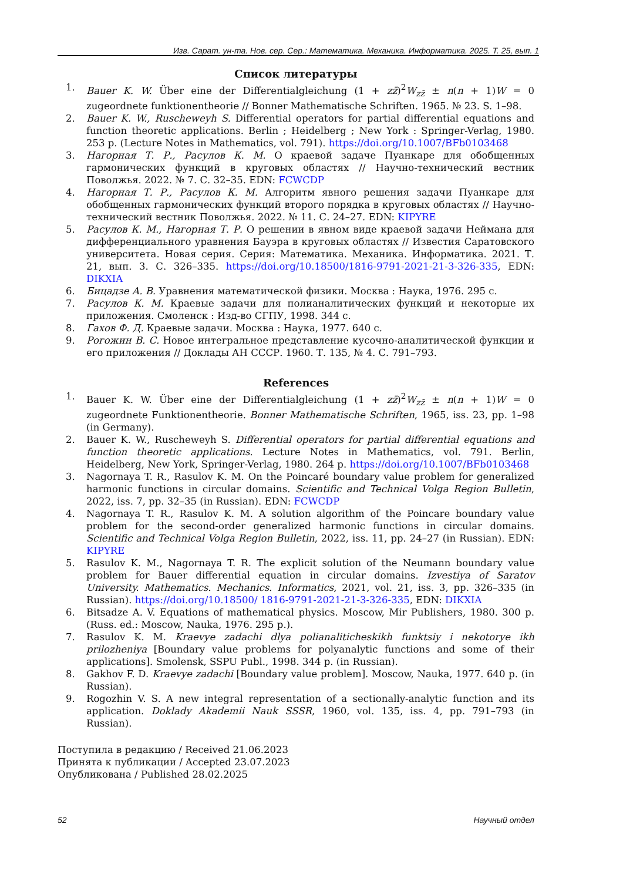Изв. Сарат. ун-та. Нов. сер. Сер.: Математика. Механика. Информатика. 2025. Т. 25, вып. 1
Список литературы
1. Bauer K. W. Über eine der Differentialgleichung (1 + zz̄)<sup>2</sup>W<sub>zz̄</sub> ± n(n + 1)W = 0 zugeordnete funktionentheorie // Bonner Mathematische Schriften. 1965. № 23. S. 1–98.
2. Bauer K. W., Ruscheweyh S. Differential operators for partial differential equations and function theoretic applications. Berlin ; Heidelberg ; New York : Springer-Verlag, 1980. 253 p. (Lecture Notes in Mathematics, vol. 791). https://doi.org/10.1007/BFb0103468
3. Нагорная Т. Р., Расулов К. М. О краевой задаче Пуанкаре для обобщенных гармонических функций в круговых областях // Научно-технический вестник Поволжья. 2022. № 7. С. 32–35. EDN: FCWCDP
4. Нагорная Т. Р., Расулов К. М. Алгоритм явного решения задачи Пуанкаре для обобщенных гармонических функций второго порядка в круговых областях // Научно-технический вестник Поволжья. 2022. № 11. С. 24–27. EDN: KIPYRE
5. Расулов К. М., Нагорная Т. Р. О решении в явном виде краевой задачи Неймана для дифференциального уравнения Бауэра в круговых областях // Известия Саратовского университета. Новая серия. Серия: Математика. Механика. Информатика. 2021. Т. 21, вып. 3. С. 326–335. https://doi.org/10.18500/1816-9791-2021-21-3-326-335, EDN: DIKXIA
6. Бицадзе А. В. Уравнения математической физики. Москва : Наука, 1976. 295 с.
7. Расулов К. М. Краевые задачи для полианалитических функций и некоторые их приложения. Смоленск : Изд-во СГПУ, 1998. 344 с.
8. Гахов Ф. Д. Краевые задачи. Москва : Наука, 1977. 640 с.
9. Рогожин В. С. Новое интегральное представление кусочно-аналитической функции и его приложения // Доклады АН СССР. 1960. Т. 135, № 4. С. 791–793.
References
1. Bauer K. W. Über eine der Differentialgleichung (1 + zz̄)<sup>2</sup>W<sub>zz̄</sub> ± n(n + 1)W = 0 zugeordnete Funktionentheorie. Bonner Mathematische Schriften, 1965, iss. 23, pp. 1–98 (in Germany).
2. Bauer K. W., Ruscheweyh S. Differential operators for partial differential equations and function theoretic applications. Lecture Notes in Mathematics, vol. 791. Berlin, Heidelberg, New York, Springer-Verlag, 1980. 264 p. https://doi.org/10.1007/BFb0103468
3. Nagornaya T. R., Rasulov K. M. On the Poincaré boundary value problem for generalized harmonic functions in circular domains. Scientific and Technical Volga Region Bulletin, 2022, iss. 7, pp. 32–35 (in Russian). EDN: FCWCDP
4. Nagornaya T. R., Rasulov K. M. A solution algorithm of the Poincare boundary value problem for the second-order generalized harmonic functions in circular domains. Scientific and Technical Volga Region Bulletin, 2022, iss. 11, pp. 24–27 (in Russian). EDN: KIPYRE
5. Rasulov K. M., Nagornaya T. R. The explicit solution of the Neumann boundary value problem for Bauer differential equation in circular domains. Izvestiya of Saratov University. Mathematics. Mechanics. Informatics, 2021, vol. 21, iss. 3, pp. 326–335 (in Russian). https://doi.org/10.18500/ 1816-9791-2021-21-3-326-335, EDN: DIKXIA
6. Bitsadze A. V. Equations of mathematical physics. Moscow, Mir Publishers, 1980. 300 p. (Russ. ed.: Moscow, Nauka, 1976. 295 p.).
7. Rasulov K. M. Kraevye zadachi dlya polianaliticheskikh funktsiy i nekotorye ikh prilozheniya [Boundary value problems for polyanalytic functions and some of their applications]. Smolensk, SSPU Publ., 1998. 344 p. (in Russian).
8. Gakhov F. D. Kraevye zadachi [Boundary value problem]. Moscow, Nauka, 1977. 640 p. (in Russian).
9. Rogozhin V. S. A new integral representation of a sectionally-analytic function and its application. Doklady Akademii Nauk SSSR, 1960, vol. 135, iss. 4, pp. 791–793 (in Russian).
Поступила в редакцию / Received 21.06.2023
Принята к публикации / Accepted 23.07.2023
Опубликована / Published 28.02.2025
52 Научный отдел